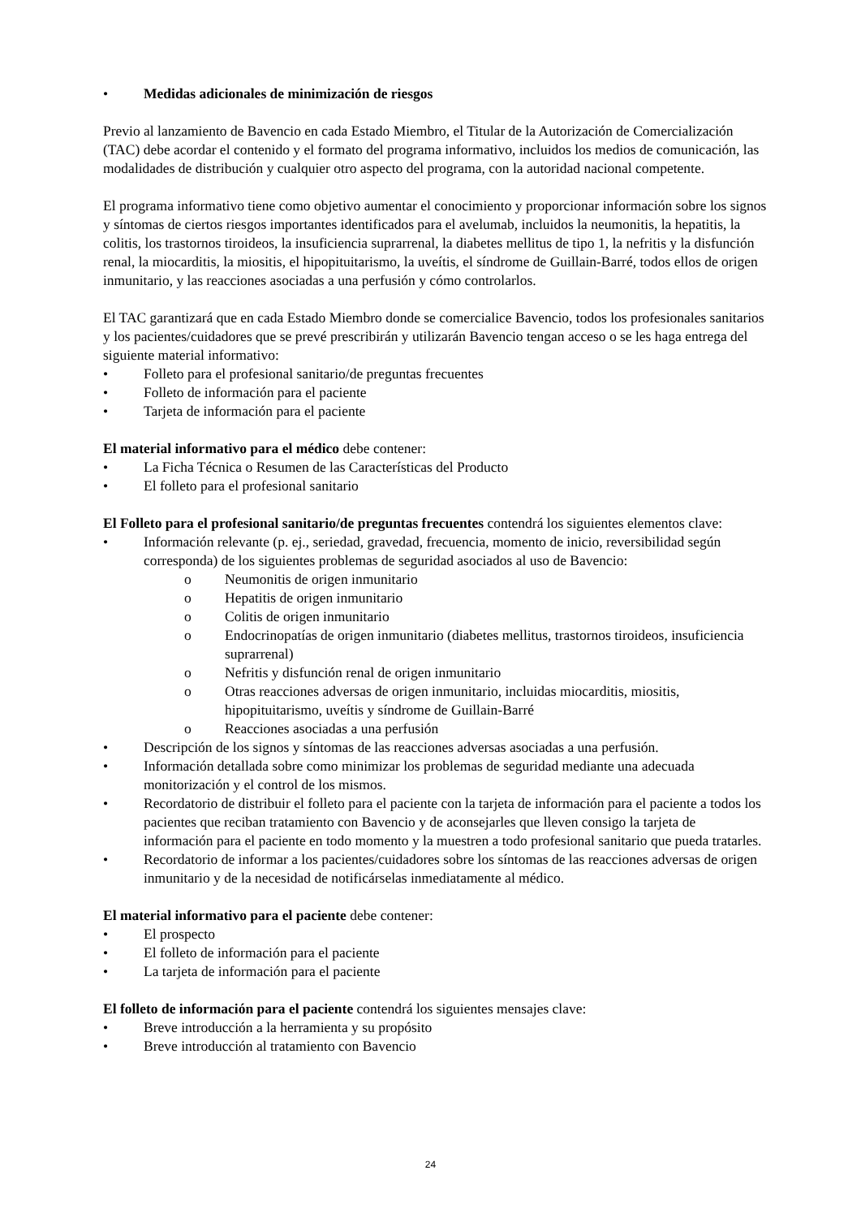• Medidas adicionales de minimización de riesgos
Previo al lanzamiento de Bavencio en cada Estado Miembro, el Titular de la Autorización de Comercialización (TAC) debe acordar el contenido y el formato del programa informativo, incluidos los medios de comunicación, las modalidades de distribución y cualquier otro aspecto del programa, con la autoridad nacional competente.
El programa informativo tiene como objetivo aumentar el conocimiento y proporcionar información sobre los signos y síntomas de ciertos riesgos importantes identificados para el avelumab, incluidos la neumonitis, la hepatitis, la colitis, los trastornos tiroideos, la insuficiencia suprarrenal, la diabetes mellitus de tipo 1, la nefritis y la disfunción renal, la miocarditis, la miositis, el hipopituitarismo, la uveítis, el síndrome de Guillain-Barré, todos ellos de origen inmunitario, y las reacciones asociadas a una perfusión y cómo controlarlos.
El TAC garantizará que en cada Estado Miembro donde se comercialice Bavencio, todos los profesionales sanitarios y los pacientes/cuidadores que se prevé prescribirán y utilizarán Bavencio tengan acceso o se les haga entrega del siguiente material informativo:
• Folleto para el profesional sanitario/de preguntas frecuentes
• Folleto de información para el paciente
• Tarjeta de información para el paciente
El material informativo para el médico debe contener:
• La Ficha Técnica o Resumen de las Características del Producto
• El folleto para el profesional sanitario
El Folleto para el profesional sanitario/de preguntas frecuentes contendrá los siguientes elementos clave:
• Información relevante (p. ej., seriedad, gravedad, frecuencia, momento de inicio, reversibilidad según corresponda) de los siguientes problemas de seguridad asociados al uso de Bavencio:
o Neumonitis de origen inmunitario
o Hepatitis de origen inmunitario
o Colitis de origen inmunitario
o Endocrinopatías de origen inmunitario (diabetes mellitus, trastornos tiroideos, insuficiencia suprarrenal)
o Nefritis y disfunción renal de origen inmunitario
o Otras reacciones adversas de origen inmunitario, incluidas miocarditis, miositis, hipopituitarismo, uveítis y síndrome de Guillain-Barré
o Reacciones asociadas a una perfusión
• Descripción de los signos y síntomas de las reacciones adversas asociadas a una perfusión.
• Información detallada sobre como minimizar los problemas de seguridad mediante una adecuada monitorización y el control de los mismos.
• Recordatorio de distribuir el folleto para el paciente con la tarjeta de información para el paciente a todos los pacientes que reciban tratamiento con Bavencio y de aconsejarles que lleven consigo la tarjeta de información para el paciente en todo momento y la muestren a todo profesional sanitario que pueda tratarles.
• Recordatorio de informar a los pacientes/cuidadores sobre los síntomas de las reacciones adversas de origen inmunitario y de la necesidad de notificárselas inmediatamente al médico.
El material informativo para el paciente debe contener:
• El prospecto
• El folleto de información para el paciente
• La tarjeta de información para el paciente
El folleto de información para el paciente contendrá los siguientes mensajes clave:
• Breve introducción a la herramienta y su propósito
• Breve introducción al tratamiento con Bavencio
24